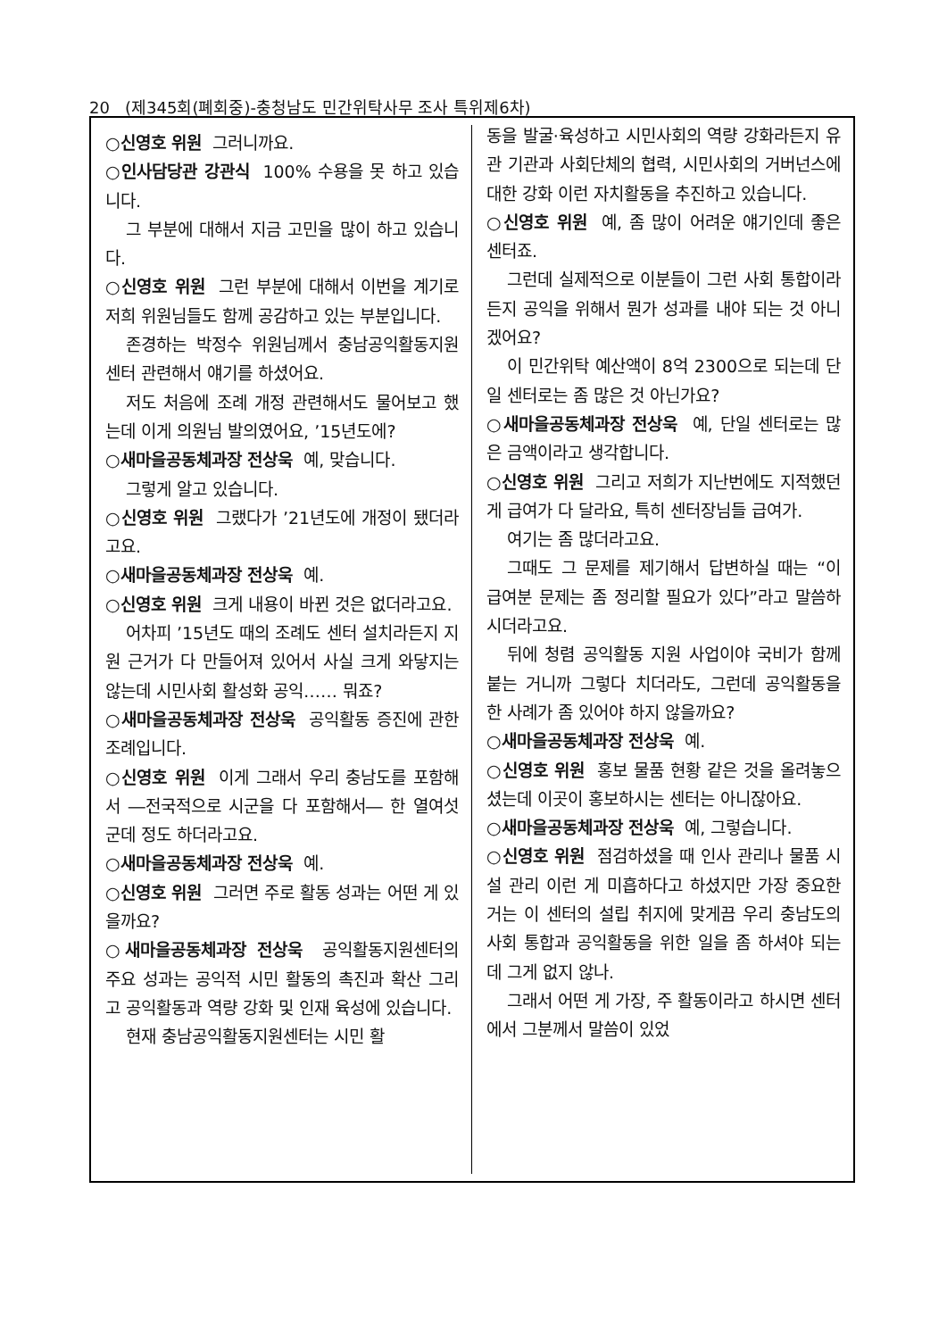20 (제345회(폐회중)-충청남도 민간위탁사무 조사 특위제6차)
○신영호 위원 그러니까요.
○인사담당관 강관식 100% 수용을 못 하고 있습니다.
그 부분에 대해서 지금 고민을 많이 하고 있습니다.
○신영호 위원 그런 부분에 대해서 이번을 계기로 저희 위원님들도 함께 공감하고 있는 부분입니다.
존경하는 박정수 위원님께서 충남공익활동지원센터 관련해서 얘기를 하셨어요.
저도 처음에 조례 개정 관련해서도 물어보고 했는데 이게 의원님 발의였어요, ’15년도에?
○새마을공동체과장 전상욱 예, 맞습니다.
그렇게 알고 있습니다.
○신영호 위원 그랬다가 ’21년도에 개정이 됐더라고요.
○새마을공동체과장 전상욱 예.
○신영호 위원 크게 내용이 바뀐 것은 없더라고요.
어차피 ’15년도 때의 조례도 센터 설치라든지 지원 근거가 다 만들어져 있어서 사실 크게 와닿지는 않는데 시민사회 활성화 공익…… 뭐죠?
○새마을공동체과장 전상욱 공익활동 증진에 관한 조례입니다.
○신영호 위원 이게 그래서 우리 충남도를 포함해서 ―전국적으로 시군을 다 포함해서― 한 열여섯 군데 정도 하더라고요.
○새마을공동체과장 전상욱 예.
○신영호 위원 그러면 주로 활동 성과는 어떤 게 있을까요?
○새마을공동체과장 전상욱 공익활동지원센터의 주요 성과는 공익적 시민 활동의 촉진과 확산 그리고 공익활동과 역량 강화 및 인재 육성에 있습니다.
현재 충남공익활동지원센터는 시민 활
동을 발굴·육성하고 시민사회의 역량 강화라든지 유관 기관과 사회단체의 협력, 시민사회의 거버넌스에 대한 강화 이런 자치활동을 추진하고 있습니다.
○신영호 위원 예, 좀 많이 어려운 얘기인데 좋은 센터죠.
그런데 실제적으로 이분들이 그런 사회 통합이라든지 공익을 위해서 뭔가 성과를 내야 되는 것 아니겠어요?
이 민간위탁 예산액이 8억 2300으로 되는데 단일 센터로는 좀 많은 것 아닌가요?
○새마을공동체과장 전상욱 예, 단일 센터로는 많은 금액이라고 생각합니다.
○신영호 위원 그리고 저희가 지난번에도 지적했던 게 급여가 다 달라요, 특히 센터장님들 급여가.
여기는 좀 많더라고요.
그때도 그 문제를 제기해서 답변하실 때는 “이 급여분 문제는 좀 정리할 필요가 있다”라고 말씀하시더라고요.
뒤에 청렴 공익활동 지원 사업이야 국비가 함께 붙는 거니까 그렇다 치더라도, 그런데 공익활동을 한 사례가 좀 있어야 하지 않을까요?
○새마을공동체과장 전상욱 예.
○신영호 위원 홍보 물품 현황 같은 것을 올려놓으셨는데 이곳이 홍보하시는 센터는 아니잖아요.
○새마을공동체과장 전상욱 예, 그렇습니다.
○신영호 위원 점검하셨을 때 인사 관리나 물품 시설 관리 이런 게 미흡하다고 하셨지만 가장 중요한 거는 이 센터의 설립 취지에 맞게끔 우리 충남도의 사회 통합과 공익활동을 위한 일을 좀 하셔야 되는데 그게 없지 않나.
그래서 어떤 게 가장, 주 활동이라고 하시면 센터에서 그분께서 말씀이 있었